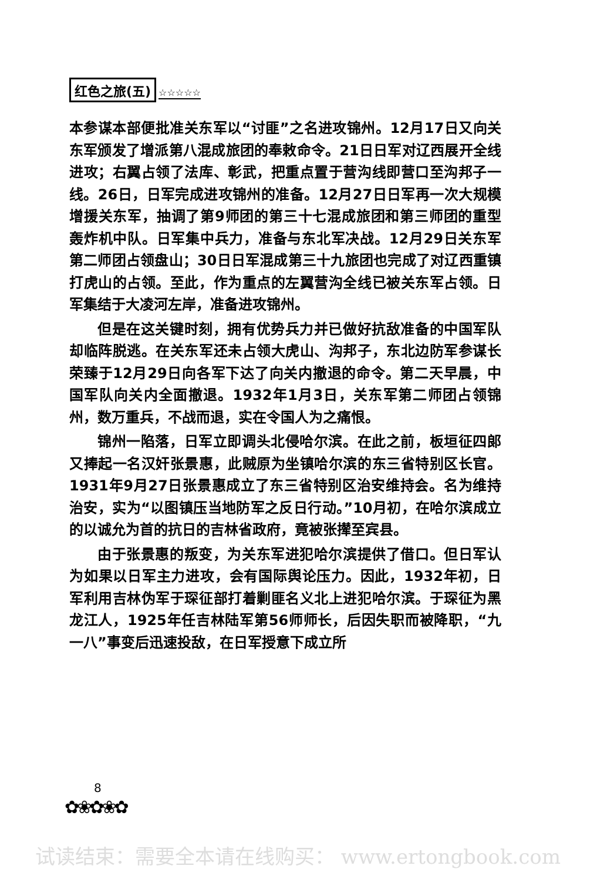红色之旅(五) ☆☆☆☆☆
本参谋本部便批准关东军以“讨匪”之名进攻锦州。12月17日又向关东军颁发了增派第八混成旅团的奉敕命令。21日日军对辽西展开全线进攻；右翼占领了法库、彰武，把重点置于营沟线即营口至沟邦子一线。26日，日军完成进攻锦州的准备。12月27日日军再一次大规模增援关东军，抽调了第9师团的第三十七混成旅团和第三师团的重型轰炸机中队。日军集中兵力，准备与东北军决战。12月29日关东军第二师团占领盘山；30日日军混成第三十九旅团也完成了对辽西重镇打虎山的占领。至此，作为重点的左翼营沟全线已被关东军占领。日军集结于大凌河左岸，准备进攻锦州。
但是在这关键时刻，拥有优势兵力并已做好抗敌准备的中国军队却临阵脱逃。在关东军还未占领大虎山、沟邦子，东北边防军参谋长荣臻于12月29日向各军下达了向关内撤退的命令。第二天早晨，中国军队向关内全面撤退。1932年1月3日，关东军第二师团占领锦州，数万重兵，不战而退，实在令国人为之痛恨。
锦州一陷落，日军立即调头北侵哈尔滨。在此之前，板垣征四郎又捧起一名汉奸张景惠，此贼原为坐镇哈尔滨的东三省特别区长官。1931年9月27日张景惠成立了东三省特别区治安维持会。名为维持治安，实为“以图镇压当地防军之反日行动。”10月初，在哈尔滨成立的以诚允为首的抗日的吉林省政府，竟被张撵至宾县。
由于张景惠的叛变，为关东军进犯哈尔滨提供了借口。但日军认为如果以日军主力进攻，会有国际舆论压力。因此，1932年初，日军利用吉林伪军于琛征部打着剿匪名义北上进犯哈尔滨。于琛征为黑龙江人，1925年任吉林陆军第56师师长，后因失职而被降职，“九一八”事变后迅速投敌，在日军授意下成立所
8
✿❀✿❀✿
试读结束：需要全本请在线购买： www.ertongbook.com